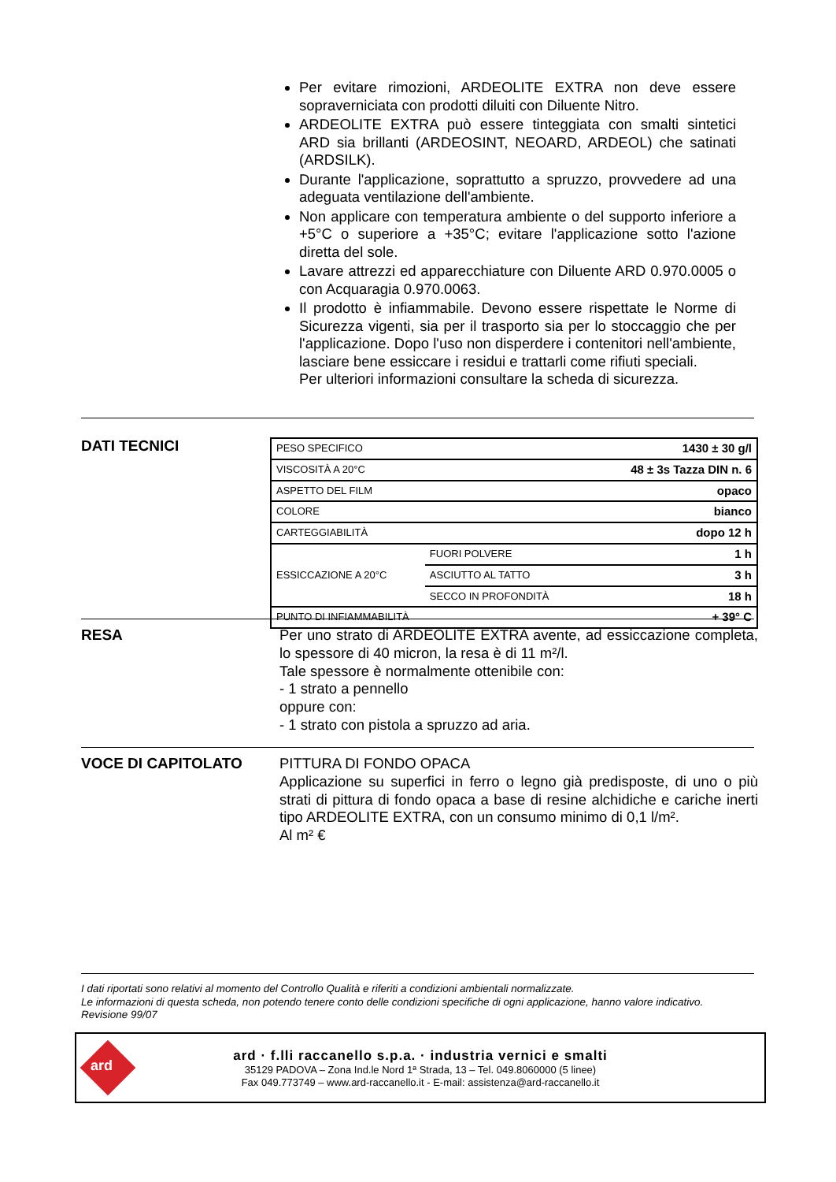Per evitare rimozioni, ARDEOLITE EXTRA non deve essere sopraverniciata con prodotti diluiti con Diluente Nitro.
ARDEOLITE EXTRA può essere tinteggiata con smalti sintetici ARD sia brillanti (ARDEOSINT, NEOARD, ARDEOL) che satinati (ARDSILK).
Durante l'applicazione, soprattutto a spruzzo, provvedere ad una adeguata ventilazione dell'ambiente.
Non applicare con temperatura ambiente o del supporto inferiore a +5°C o superiore a +35°C; evitare l'applicazione sotto l'azione diretta del sole.
Lavare attrezzi ed apparecchiature con Diluente ARD 0.970.0005 o con Acquaragia 0.970.0063.
Il prodotto è infiammabile. Devono essere rispettate le Norme di Sicurezza vigenti, sia per il trasporto sia per lo stoccaggio che per l'applicazione. Dopo l'uso non disperdere i contenitori nell'ambiente, lasciare bene essiccare i residui e trattarli come rifiuti speciali.
Per ulteriori informazioni consultare la scheda di sicurezza.
DATI TECNICI
| PESO SPECIFICO | | 1430 ± 30 g/l |
| VISCOSITÀ A 20°C | | 48 ± 3s Tazza DIN n. 6 |
| ASPETTO DEL FILM | | opaco |
| COLORE | | bianco |
| CARTEGGIABILITÀ | | dopo 12 h |
| ESSICCAZIONE A 20°C | FUORI POLVERE | 1 h |
| | ASCIUTTO AL TATTO | 3 h |
| | SECCO IN PROFONDITÀ | 18 h |
| PUNTO DI INFIAMMABILITÀ | | + 39° C |
RESA
Per uno strato di ARDEOLITE EXTRA avente, ad essiccazione completa, lo spessore di 40 micron, la resa è di 11 m²/l.
Tale spessore è normalmente ottenibile con:
- 1 strato a pennello
oppure con:
- 1 strato con pistola a spruzzo ad aria.
VOCE DI CAPITOLATO
PITTURA DI FONDO OPACA
Applicazione su superfici in ferro o legno già predisposte, di uno o più strati di pittura di fondo opaca a base di resine alchidiche e cariche inerti tipo ARDEOLITE EXTRA, con un consumo minimo di 0,1 l/m².
Al m² €
I dati riportati sono relativi al momento del Controllo Qualità e riferiti a condizioni ambientali normalizzate.
Le informazioni di questa scheda, non potendo tenere conto delle condizioni specifiche di ogni applicazione, hanno valore indicativo.
Revisione 99/07
ard
ard · f.lli raccanello s.p.a. · industria vernici e smalti
35129 PADOVA – Zona Ind.le Nord 1ª Strada, 13 – Tel. 049.8060000 (5 linee)
Fax 049.773749 – www.ard-raccanello.it - E-mail: assistenza@ard-raccanello.it